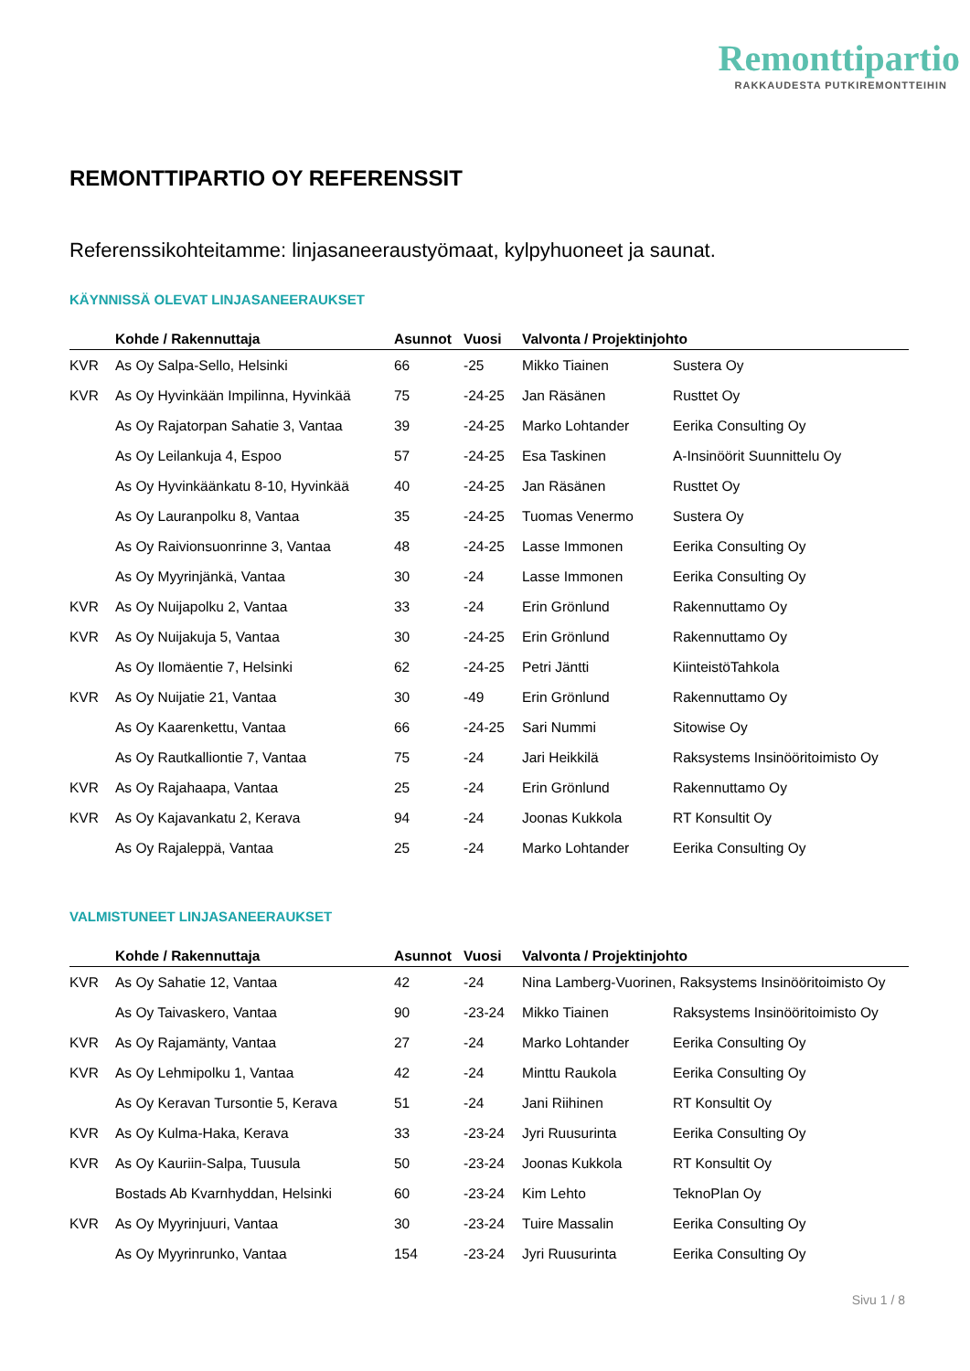Remonttipartio
RAKKAUDESTA PUTKIREMONTTEIHIN
REMONTTIPARTIO OY REFERENSSIT
Referenssikohteitamme: linjasaneeraustyömaat, kylpyhuoneet ja saunat.
KÄYNNISSÄ OLEVAT LINJASANEERAUKSET
| | Kohde / Rakennuttaja | Asunnot | Vuosi | Valvonta / Projektinjohto | |
| --- | --- | --- | --- | --- | --- |
| KVR | As Oy Salpa-Sello, Helsinki | 66 | -25 | Mikko Tiainen | Sustera Oy |
| KVR | As Oy Hyvinkään Impilinna, Hyvinkää | 75 | -24-25 | Jan Räsänen | Rusttet Oy |
| | As Oy Rajatorpan Sahatie 3, Vantaa | 39 | -24-25 | Marko Lohtander | Eerika Consulting Oy |
| | As Oy Leilankuja 4, Espoo | 57 | -24-25 | Esa Taskinen | A-Insinöörit Suunnittelu Oy |
| | As Oy Hyvinkäänkatu 8-10, Hyvinkää | 40 | -24-25 | Jan Räsänen | Rusttet Oy |
| | As Oy Lauranpolku 8, Vantaa | 35 | -24-25 | Tuomas Venermo | Sustera Oy |
| | As Oy Raivionsuonrinne 3, Vantaa | 48 | -24-25 | Lasse Immonen | Eerika Consulting Oy |
| | As Oy Myyrinjänkä, Vantaa | 30 | -24 | Lasse Immonen | Eerika Consulting Oy |
| KVR | As Oy Nuijapolku 2, Vantaa | 33 | -24 | Erin Grönlund | Rakennuttamo Oy |
| KVR | As Oy Nuijakuja 5, Vantaa | 30 | -24-25 | Erin Grönlund | Rakennuttamo Oy |
| | As Oy Ilomäentie 7, Helsinki | 62 | -24-25 | Petri Jäntti | KiinteistöTahkola |
| KVR | As Oy Nuijatie 21, Vantaa | 30 | -49 | Erin Grönlund | Rakennuttamo Oy |
| | As Oy Kaarenkettu, Vantaa | 66 | -24-25 | Sari Nummi | Sitowise Oy |
| | As Oy Rautkalliontie 7, Vantaa | 75 | -24 | Jari Heikkilä | Raksystems Insinööritoimisto Oy |
| KVR | As Oy Rajahaapa, Vantaa | 25 | -24 | Erin Grönlund | Rakennuttamo Oy |
| KVR | As Oy Kajavankatu 2, Kerava | 94 | -24 | Joonas Kukkola | RT Konsultit Oy |
| | As Oy Rajaleppä, Vantaa | 25 | -24 | Marko Lohtander | Eerika Consulting Oy |
VALMISTUNEET LINJASANEERAUKSET
| | Kohde / Rakennuttaja | Asunnot | Vuosi | Valvonta / Projektinjohto | |
| --- | --- | --- | --- | --- | --- |
| KVR | As Oy Sahatie 12, Vantaa | 42 | -24 | Nina Lamberg-Vuorinen, Raksystems Insinööritoimisto Oy | |
| | As Oy Taivaskero, Vantaa | 90 | -23-24 | Mikko Tiainen | Raksystems Insinööritoimisto Oy |
| KVR | As Oy Rajamänty, Vantaa | 27 | -24 | Marko Lohtander | Eerika Consulting Oy |
| KVR | As Oy Lehmipolku 1, Vantaa | 42 | -24 | Minttu Raukola | Eerika Consulting Oy |
| | As Oy Keravan Tursontie 5, Kerava | 51 | -24 | Jani Riihinen | RT Konsultit Oy |
| KVR | As Oy Kulma-Haka, Kerava | 33 | -23-24 | Jyri Ruusurinta | Eerika Consulting Oy |
| KVR | As Oy Kauriin-Salpa, Tuusula | 50 | -23-24 | Joonas Kukkola | RT Konsultit Oy |
| | Bostads Ab Kvarnhyddan, Helsinki | 60 | -23-24 | Kim Lehto | TeknoPlan Oy |
| KVR | As Oy Myyrinjuuri, Vantaa | 30 | -23-24 | Tuire Massalin | Eerika Consulting Oy |
| | As Oy Myyrinrunko, Vantaa | 154 | -23-24 | Jyri Ruusurinta | Eerika Consulting Oy |
Sivu 1 / 8